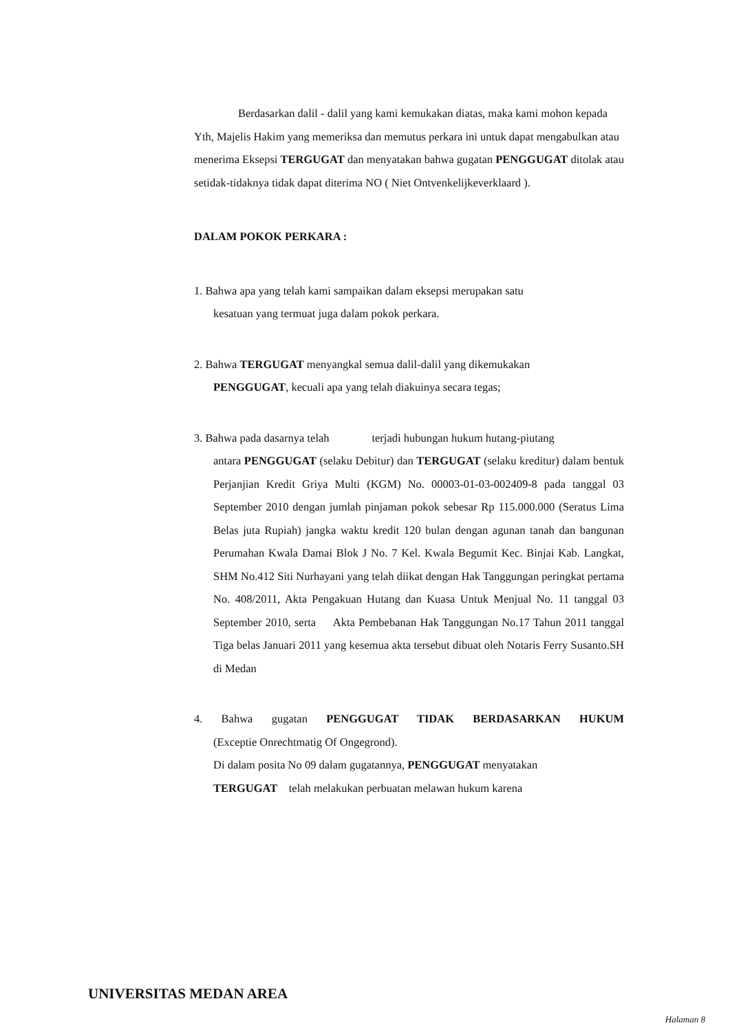Berdasarkan dalil - dalil yang kami kemukakan diatas, maka kami mohon kepada Yth, Majelis Hakim yang memeriksa dan memutus perkara ini untuk dapat mengabulkan atau menerima Eksepsi TERGUGAT dan menyatakan bahwa gugatan PENGGUGAT ditolak atau setidak-tidaknya tidak dapat diterima NO ( Niet Ontvenkelijkeverklaard ).
DALAM POKOK PERKARA :
1. Bahwa apa yang telah kami sampaikan dalam eksepsi merupakan satu
kesatuan yang termuat juga dalam pokok perkara.
2. Bahwa TERGUGAT menyangkal semua dalil-dalil yang dikemukakan
PENGGUGAT, kecuali apa yang telah diakuinya secara tegas;
3. Bahwa pada dasarnya telah terjadi hubungan hukum hutang-piutang
antara PENGGUGAT (selaku Debitur) dan TERGUGAT (selaku kreditur) dalam bentuk Perjanjian Kredit Griya Multi (KGM) No. 00003-01-03-002409-8 pada tanggal 03 September 2010 dengan jumlah pinjaman pokok sebesar Rp 115.000.000 (Seratus Lima Belas juta Rupiah) jangka waktu kredit 120 bulan dengan agunan tanah dan bangunan Perumahan Kwala Damai Blok J No. 7 Kel. Kwala Begumit Kec. Binjai Kab. Langkat, SHM No.412 Siti Nurhayani yang telah diikat dengan Hak Tanggungan peringkat pertama No. 408/2011, Akta Pengakuan Hutang dan Kuasa Untuk Menjual No. 11 tanggal 03 September 2010, serta Akta Pembebanan Hak Tanggungan No.17 Tahun 2011 tanggal Tiga belas Januari 2011 yang kesemua akta tersebut dibuat oleh Notaris Ferry Susanto.SH di Medan
4. Bahwa gugatan PENGGUGAT TIDAK BERDASARKAN HUKUM
(Exceptie Onrechtmatig Of Ongegrond).
Di dalam posita No 09 dalam gugatannya, PENGGUGAT menyatakan
TERGUGAT telah melakukan perbuatan melawan hukum karena
UNIVERSITAS MEDAN AREA
Halaman 8